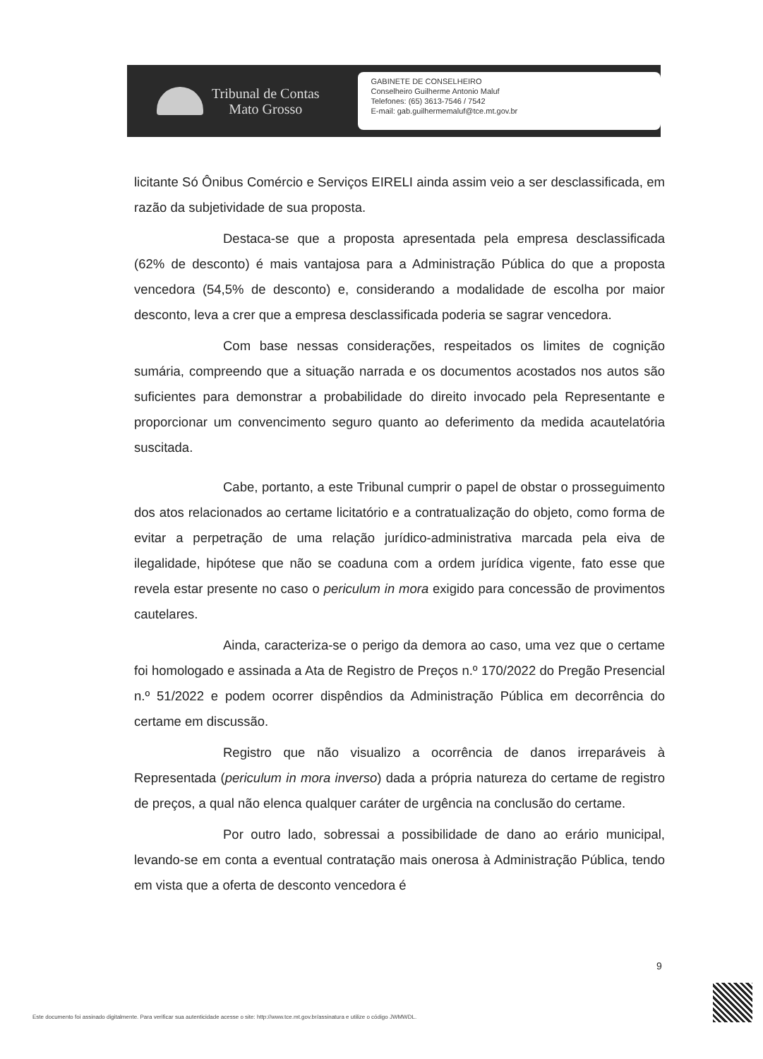Tribunal de Contas
Mato Grosso
GABINETE DE CONSELHEIRO
Conselheiro Guilherme Antonio Maluf
Telefones: (65) 3613-7546 / 7542
E-mail: gab.guilhermemaluf@tce.mt.gov.br
licitante Só Ônibus Comércio e Serviços EIRELI ainda assim veio a ser desclassificada, em razão da subjetividade de sua proposta.
Destaca-se que a proposta apresentada pela empresa desclassificada (62% de desconto) é mais vantajosa para a Administração Pública do que a proposta vencedora (54,5% de desconto) e, considerando a modalidade de escolha por maior desconto, leva a crer que a empresa desclassificada poderia se sagrar vencedora.
Com base nessas considerações, respeitados os limites de cognição sumária, compreendo que a situação narrada e os documentos acostados nos autos são suficientes para demonstrar a probabilidade do direito invocado pela Representante e proporcionar um convencimento seguro quanto ao deferimento da medida acautelatória suscitada.
Cabe, portanto, a este Tribunal cumprir o papel de obstar o prosseguimento dos atos relacionados ao certame licitatório e a contratualização do objeto, como forma de evitar a perpetração de uma relação jurídico-administrativa marcada pela eiva de ilegalidade, hipótese que não se coaduna com a ordem jurídica vigente, fato esse que revela estar presente no caso o periculum in mora exigido para concessão de provimentos cautelares.
Ainda, caracteriza-se o perigo da demora ao caso, uma vez que o certame foi homologado e assinada a Ata de Registro de Preços n.º 170/2022 do Pregão Presencial n.º 51/2022 e podem ocorrer dispêndios da Administração Pública em decorrência do certame em discussão.
Registro que não visualizo a ocorrência de danos irreparáveis à Representada (periculum in mora inverso) dada a própria natureza do certame de registro de preços, a qual não elenca qualquer caráter de urgência na conclusão do certame.
Por outro lado, sobressai a possibilidade de dano ao erário municipal, levando-se em conta a eventual contratação mais onerosa à Administração Pública, tendo em vista que a oferta de desconto vencedora é
9
Este documento foi assinado digitalmente. Para verificar sua autenticidade acesse o site: http://www.tce.mt.gov.br/assinatura e utilize o código JWMWDL.